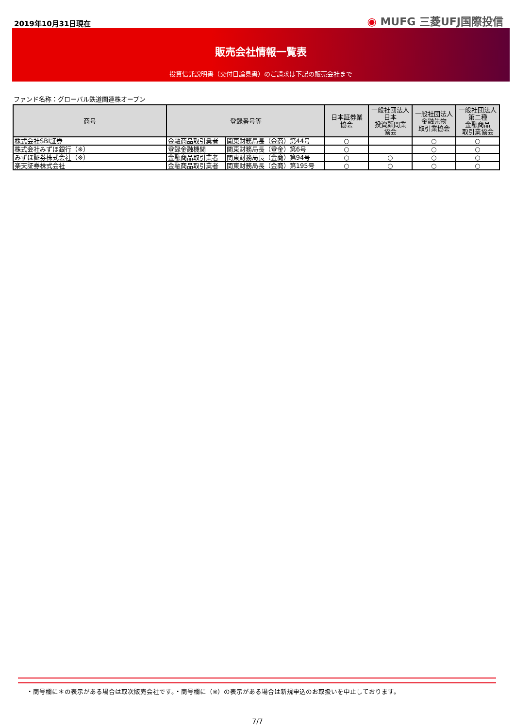2019年10月31日現在
◉ MUFG 三菱UFJ国際投信
販売会社情報一覧表
投資信託説明書（交付目論見書）のご請求は下記の販売会社まで
ファンド名称：グローバル鉄道関連株オープン
| 商号 | 登録番号等 | | 日本証券業 協会 | 一般社団法人 日本 投資顧問業 協会 | 一般社団法人 金融先物 取引業協会 | 一般社団法人 第二種 金融商品 取引業協会 |
| --- | --- | --- | --- | --- | --- | --- |
| 株式会社SBI証券 | 金融商品取引業者 | 関東財務局長（金商）第44号 | ○ | | ○ | ○ |
| 株式会社みずほ銀行（※） | 登録金融機関 | 関東財務局長（登金）第6号 | ○ | | ○ | ○ |
| みずほ証券株式会社（※） | 金融商品取引業者 | 関東財務局長（金商）第94号 | ○ | ○ | ○ | ○ |
| 楽天証券株式会社 | 金融商品取引業者 | 関東財務局長（金商）第195号 | ○ | ○ | ○ | ○ |
・商号欄に＊の表示がある場合は取次販売会社です。・商号欄に（※）の表示がある場合は新規申込のお取扱いを中止しております。
7/7